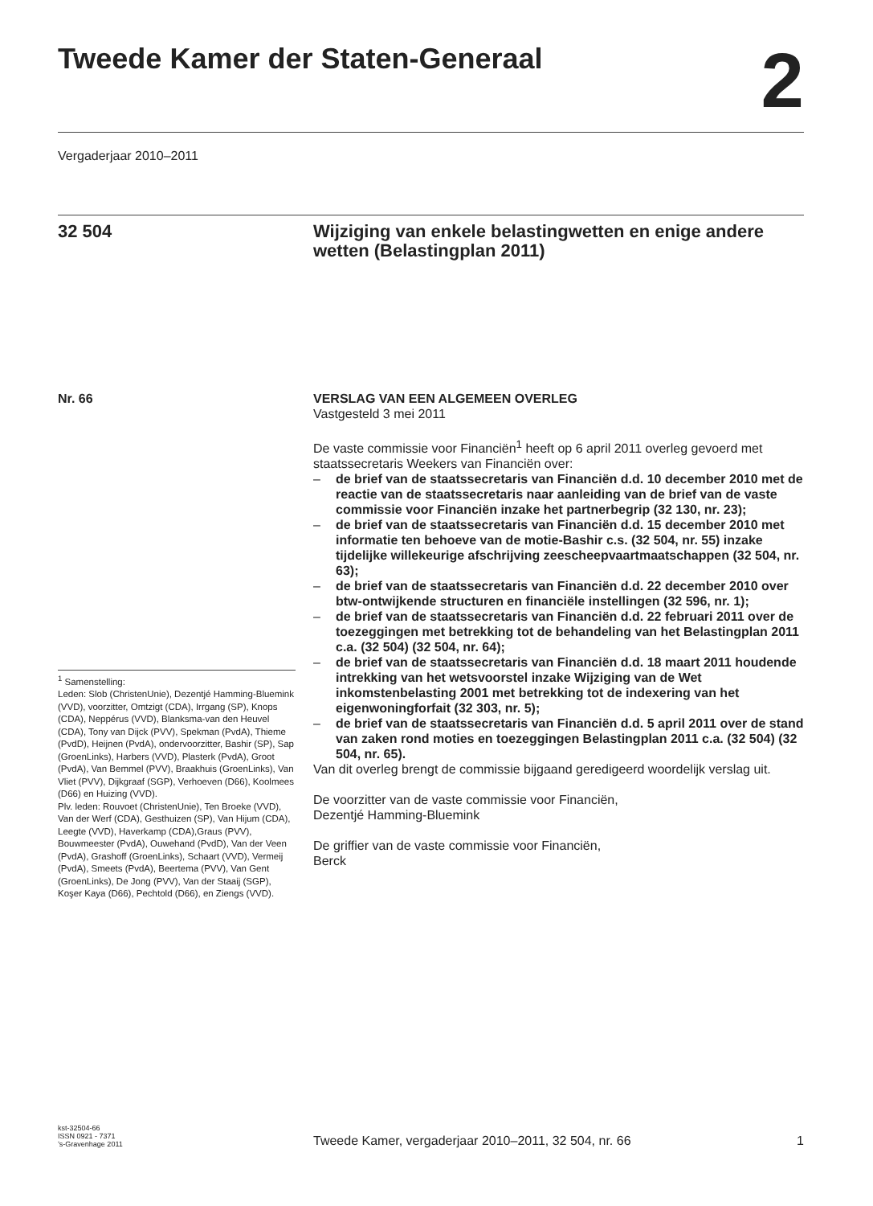Tweede Kamer der Staten-Generaal
2
Vergaderjaar 2010–2011
32 504 Wijziging van enkele belastingwetten en enige andere wetten (Belastingplan 2011)
Nr. 66
<sup>1</sup> Samenstelling:
Leden: Slob (ChristenUnie), Dezentjé Hamming-Bluemink (VVD), voorzitter, Omtzigt (CDA), Irrgang (SP), Knops (CDA), Neppérus (VVD), Blanksma-van den Heuvel (CDA), Tony van Dijck (PVV), Spekman (PvdA), Thieme (PvdD), Heijnen (PvdA), ondervoorzitter, Bashir (SP), Sap (GroenLinks), Harbers (VVD), Plasterk (PvdA), Groot (PvdA), Van Bemmel (PVV), Braakhuis (GroenLinks), Van Vliet (PVV), Dijkgraaf (SGP), Verhoeven (D66), Koolmees (D66) en Huizing (VVD).
Plv. leden: Rouvoet (ChristenUnie), Ten Broeke (VVD), Van der Werf (CDA), Gesthuizen (SP), Van Hijum (CDA), Leegte (VVD), Haverkamp (CDA),Graus (PVV), Bouwmeester (PvdA), Ouwehand (PvdD), Van der Veen (PvdA), Grashoff (GroenLinks), Schaart (VVD), Vermeij (PvdA), Smeets (PvdA), Beertema (PVV), Van Gent (GroenLinks), De Jong (PVV), Van der Staaij (SGP), Koşer Kaya (D66), Pechtold (D66), en Ziengs (VVD).
VERSLAG VAN EEN ALGEMEEN OVERLEG
Vastgesteld 3 mei 2011
De vaste commissie voor Financiën<sup>1</sup> heeft op 6 april 2011 overleg gevoerd met staatssecretaris Weekers van Financiën over:
– de brief van de staatssecretaris van Financiën d.d. 10 december 2010 met de reactie van de staatssecretaris naar aanleiding van de brief van de vaste commissie voor Financiën inzake het partnerbegrip (32 130, nr. 23);
– de brief van de staatssecretaris van Financiën d.d. 15 december 2010 met informatie ten behoeve van de motie-Bashir c.s. (32 504, nr. 55) inzake tijdelijke willekeurige afschrijving zeescheepvaartmaatschappen (32 504, nr. 63);
– de brief van de staatssecretaris van Financiën d.d. 22 december 2010 over btw-ontwijkende structuren en financiële instellingen (32 596, nr. 1);
– de brief van de staatssecretaris van Financiën d.d. 22 februari 2011 over de toezeggingen met betrekking tot de behandeling van het Belastingplan 2011 c.a. (32 504) (32 504, nr. 64);
– de brief van de staatssecretaris van Financiën d.d. 18 maart 2011 houdende intrekking van het wetsvoorstel inzake Wijziging van de Wet inkomstenbelasting 2001 met betrekking tot de indexering van het eigenwoningforfait (32 303, nr. 5);
– de brief van de staatssecretaris van Financiën d.d. 5 april 2011 over de stand van zaken rond moties en toezeggingen Belastingplan 2011 c.a. (32 504) (32 504, nr. 65).
Van dit overleg brengt de commissie bijgaand geredigeerd woordelijk verslag uit.
De voorzitter van de vaste commissie voor Financiën,
Dezentjé Hamming-Bluemink
De griffier van de vaste commissie voor Financiën,
Berck
kst-32504-66
ISSN 0921 - 7371
’s-Gravenhage 2011
Tweede Kamer, vergaderjaar 2010–2011, 32 504, nr. 66
1